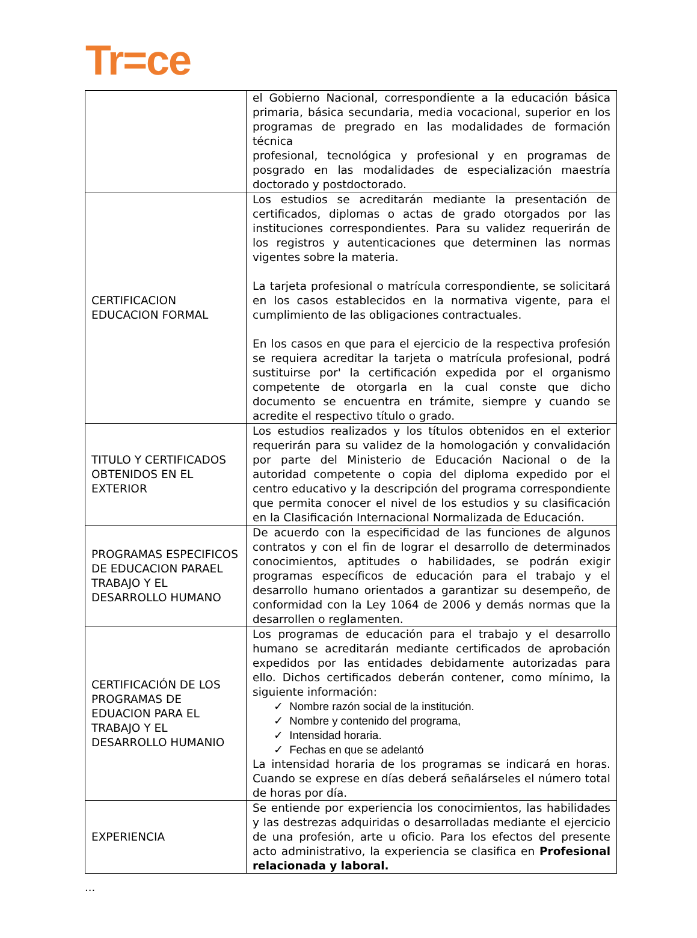Tr=ce
| | el Gobierno Nacional, correspondiente a la educación básica primaria, básica secundaria, media vocacional, superior en los programas de pregrado en las modalidades de formación técnica profesional, tecnológica y profesional y en programas de posgrado en las modalidades de especialización maestría doctorado y postdoctorado. |
| CERTIFICACION EDUCACION FORMAL | Los estudios se acreditarán mediante la presentación de certificados, diplomas o actas de grado otorgados por las instituciones correspondientes. Para su validez requerirán de los registros y autenticaciones que determinen las normas vigentes sobre la materia. La tarjeta profesional o matrícula correspondiente, se solicitará en los casos establecidos en la normativa vigente, para el cumplimiento de las obligaciones contractuales. En los casos en que para el ejercicio de la respectiva profesión se requiera acreditar la tarjeta o matrícula profesional, podrá sustituirse por' la certificación expedida por el organismo competente de otorgarla en la cual conste que dicho documento se encuentra en trámite, siempre y cuando se acredite el respectivo título o grado. |
| TITULO Y CERTIFICADOS OBTENIDOS EN EL EXTERIOR | Los estudios realizados y los títulos obtenidos en el exterior requerirán para su validez de la homologación y convalidación por parte del Ministerio de Educación Nacional o de la autoridad competente o copia del diploma expedido por el centro educativo y la descripción del programa correspondiente que permita conocer el nivel de los estudios y su clasificación en la Clasificación Internacional Normalizada de Educación. |
| PROGRAMAS ESPECIFICOS DE EDUCACION PARAEL TRABAJO Y EL DESARROLLO HUMANO | De acuerdo con la especificidad de las funciones de algunos contratos y con el fin de lograr el desarrollo de determinados conocimientos, aptitudes o habilidades, se podrán exigir programas específicos de educación para el trabajo y el desarrollo humano orientados a garantizar su desempeño, de conformidad con la Ley 1064 de 2006 y demás normas que la desarrollen o reglamenten. |
| CERTIFICACIÓN DE LOS PROGRAMAS DE EDUACION PARA EL TRABAJO Y EL DESARROLLO HUMANIO | Los programas de educación para el trabajo y el desarrollo humano se acreditarán mediante certificados de aprobación expedidos por las entidades debidamente autorizadas para ello. Dichos certificados deberán contener, como mínimo, la siguiente información: ✓ Nombre razón social de la institución. ✓ Nombre y contenido del programa, ✓ Intensidad horaria. ✓ Fechas en que se adelantó La intensidad horaria de los programas se indicará en horas. Cuando se exprese en días deberá señalárseles el número total de horas por día. |
| EXPERIENCIA | Se entiende por experiencia los conocimientos, las habilidades y las destrezas adquiridas o desarrolladas mediante el ejercicio de una profesión, arte u oficio. Para los efectos del presente acto administrativo, la experiencia se clasifica en Profesional relacionada y laboral. |
...